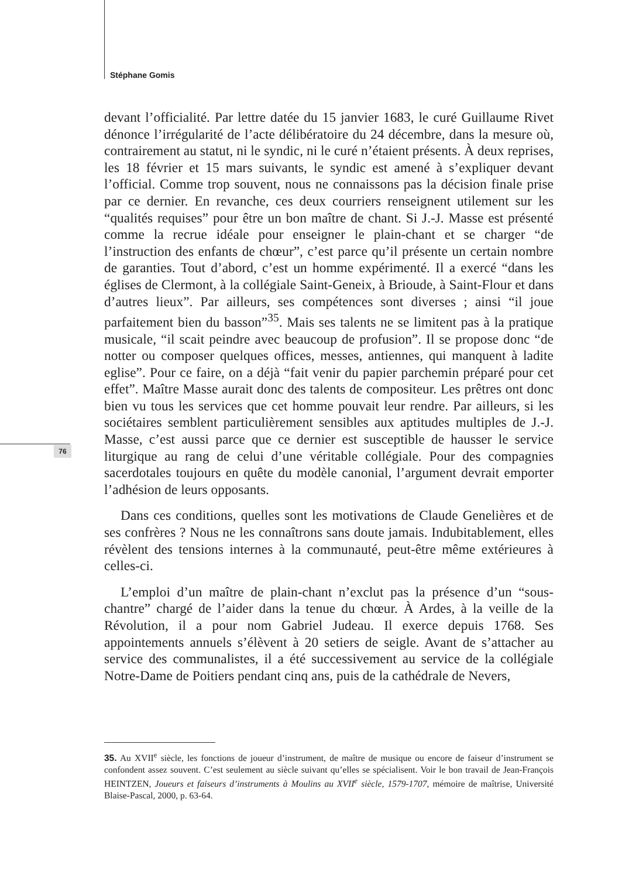Stéphane Gomis
76
devant l’officialité. Par lettre datée du 15 janvier 1683, le curé Guillaume Rivet dénonce l’irrégularité de l’acte délibératoire du 24 décembre, dans la mesure où, contrairement au statut, ni le syndic, ni le curé n’étaient présents. À deux reprises, les 18 février et 15 mars suivants, le syndic est amené à s’expliquer devant l’official. Comme trop souvent, nous ne connaissons pas la décision finale prise par ce dernier. En revanche, ces deux courriers renseignent utilement sur les “qualités requises” pour être un bon maître de chant. Si J.-J. Masse est présenté comme la recrue idéale pour enseigner le plain-chant et se charger “de l’instruction des enfants de chœur”, c’est parce qu’il présente un certain nombre de garanties. Tout d’abord, c’est un homme expérimenté. Il a exercé “dans les églises de Clermont, à la collégiale Saint-Geneix, à Brioude, à Saint-Flour et dans d’autres lieux”. Par ailleurs, ses compétences sont diverses ; ainsi “il joue parfaitement bien du basson”<sup>35</sup>. Mais ses talents ne se limitent pas à la pratique musicale, “il scait peindre avec beaucoup de profusion”. Il se propose donc “de notter ou composer quelques offices, messes, antiennes, qui manquent à ladite eglise”. Pour ce faire, on a déjà “fait venir du papier parchemin préparé pour cet effet”. Maître Masse aurait donc des talents de compositeur. Les prêtres ont donc bien vu tous les services que cet homme pouvait leur rendre. Par ailleurs, si les sociétaires semblent particulièrement sensibles aux aptitudes multiples de J.-J. Masse, c’est aussi parce que ce dernier est susceptible de hausser le service liturgique au rang de celui d’une véritable collégiale. Pour des compagnies sacerdotales toujours en quête du modèle canonial, l’argument devrait emporter l’adhésion de leurs opposants.
Dans ces conditions, quelles sont les motivations de Claude Genelières et de ses confrères ? Nous ne les connaîtrons sans doute jamais. Indubitablement, elles révèlent des tensions internes à la communauté, peut-être même extérieures à celles-ci.
L’emploi d’un maître de plain-chant n’exclut pas la présence d’un “sous-chantre” chargé de l’aider dans la tenue du chœur. À Ardes, à la veille de la Révolution, il a pour nom Gabriel Judeau. Il exerce depuis 1768. Ses appointements annuels s’élèvent à 20 setiers de seigle. Avant de s’attacher au service des communalistes, il a été successivement au service de la collégiale Notre-Dame de Poitiers pendant cinq ans, puis de la cathédrale de Nevers,
35. Au XVII<sup>e</sup> siècle, les fonctions de joueur d’instrument, de maître de musique ou encore de faiseur d’instrument se confondent assez souvent. C’est seulement au siècle suivant qu’elles se spécialisent. Voir le bon travail de Jean-François HEINTZEN, Joueurs et faiseurs d’instruments à Moulins au XVII<sup>e</sup> siècle, 1579-1707, mémoire de maîtrise, Université Blaise-Pascal, 2000, p. 63-64.